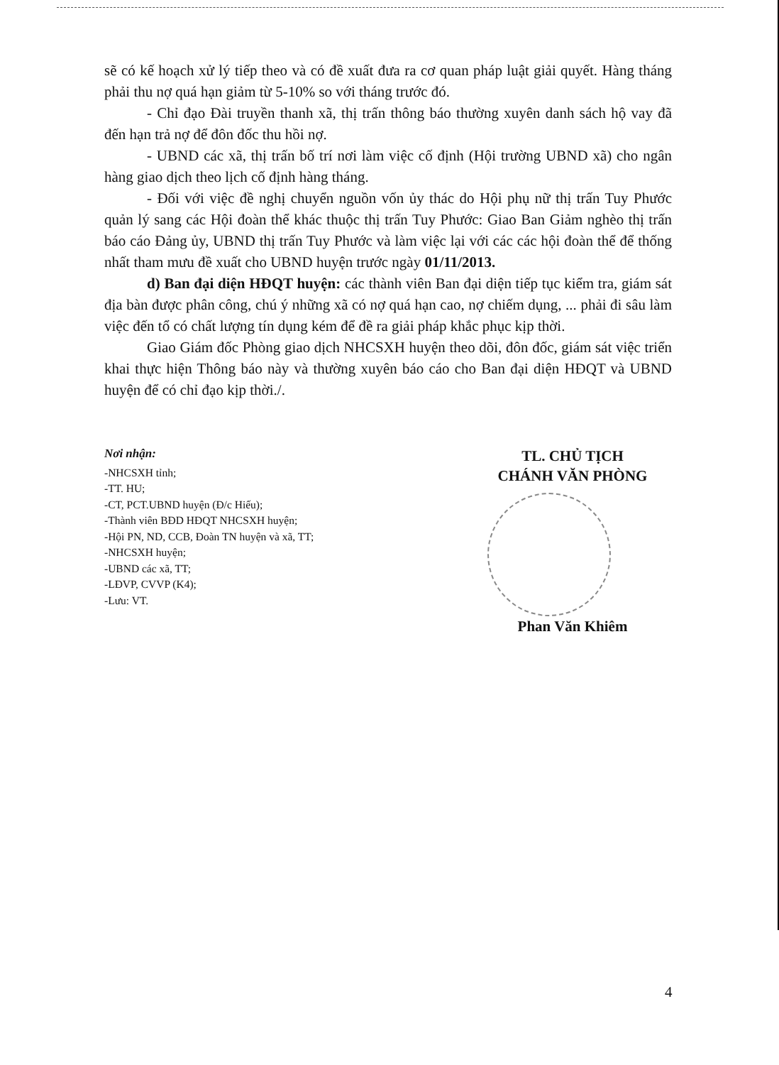sẽ có kế hoạch xử lý tiếp theo và có đề xuất đưa ra cơ quan pháp luật giải quyết. Hàng tháng phải thu nợ quá hạn giảm từ 5-10% so với tháng trước đó.
- Chỉ đạo Đài truyền thanh xã, thị trấn thông báo thường xuyên danh sách hộ vay đã đến hạn trả nợ để đôn đốc thu hồi nợ.
- UBND các xã, thị trấn bố trí nơi làm việc cố định (Hội trường UBND xã) cho ngân hàng giao dịch theo lịch cố định hàng tháng.
- Đối với việc đề nghị chuyển nguồn vốn ủy thác do Hội phụ nữ thị trấn Tuy Phước quản lý sang các Hội đoàn thể khác thuộc thị trấn Tuy Phước: Giao Ban Giảm nghèo thị trấn báo cáo Đảng ủy, UBND thị trấn Tuy Phước và làm việc lại với các các hội đoàn thể để thống nhất tham mưu đề xuất cho UBND huyện trước ngày 01/11/2013.
d) Ban đại diện HĐQT huyện: các thành viên Ban đại diện tiếp tục kiểm tra, giám sát địa bàn được phân công, chú ý những xã có nợ quá hạn cao, nợ chiếm dụng, ... phải đi sâu làm việc đến tổ có chất lượng tín dụng kém để đề ra giải pháp khắc phục kịp thời.
Giao Giám đốc Phòng giao dịch NHCSXH huyện theo dõi, đôn đốc, giám sát việc triển khai thực hiện Thông báo này và thường xuyên báo cáo cho Ban đại diện HĐQT và UBND huyện để có chỉ đạo kịp thời./.
Nơi nhận:
-NHCSXH tỉnh;
-TT. HU;
-CT, PCT.UBND huyện (Đ/c Hiếu);
-Thành viên BĐD HĐQT NHCSXH huyện;
-Hội PN, ND, CCB, Đoàn TN huyện và xã, TT;
-NHCSXH huyện;
-UBND các xã, TT;
-LĐVP, CVVP (K4);
-Lưu: VT.
TL. CHỦ TỊCH
CHÁNH VĂN PHÒNG
Phan Văn Khiêm
4